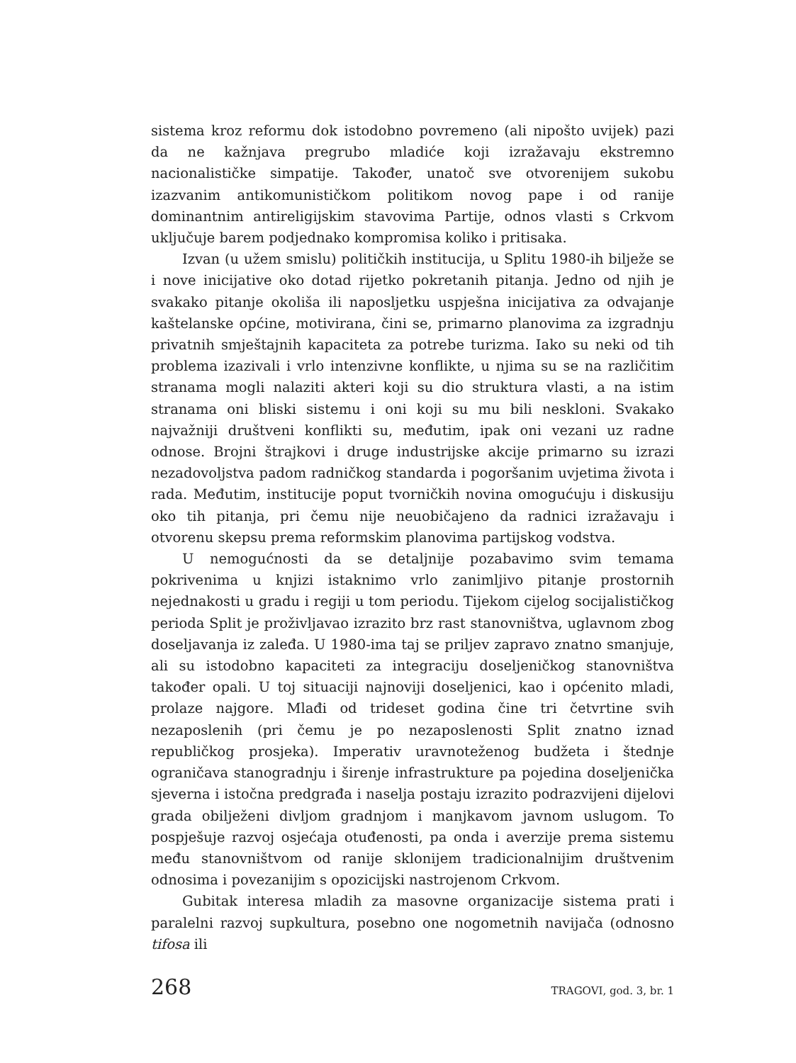sistema kroz reformu dok istodobno povremeno (ali nipošto uvijek) pazi da ne kažnjava pregrubo mladiće koji izražavaju ekstremno nacionalističke simpatije. Također, unatoč sve otvorenijem sukobu izazvanim antikomunističkom politikom novog pape i od ranije dominantnim antireligijskim stavovima Partije, odnos vlasti s Crkvom uključuje barem podjednako kompromisa koliko i pritisaka.
Izvan (u užem smislu) političkih institucija, u Splitu 1980-ih bilježe se i nove inicijative oko dotad rijetko pokretanih pitanja. Jedno od njih je svakako pitanje okoliša ili naposljetku uspješna inicijativa za odvajanje kaštelanske općine, motivirana, čini se, primarno planovima za izgradnju privatnih smještajnih kapaciteta za potrebe turizma. Iako su neki od tih problema izazivali i vrlo intenzivne konflikte, u njima su se na različitim stranama mogli nalaziti akteri koji su dio struktura vlasti, a na istim stranama oni bliski sistemu i oni koji su mu bili neskloni. Svakako najvažniji društveni konflikti su, međutim, ipak oni vezani uz radne odnose. Brojni štrajkovi i druge industrijske akcije primarno su izrazi nezadovoljstva padom radničkog standarda i pogoršanim uvjetima života i rada. Međutim, institucije poput tvorničkih novina omogućuju i diskusiju oko tih pitanja, pri čemu nije neuobičajeno da radnici izražavaju i otvorenu skepsu prema reformskim planovima partijskog vodstva.
U nemogućnosti da se detaljnije pozabavimo svim temama pokrivenima u knjizi istaknimo vrlo zanimljivo pitanje prostornih nejednakosti u gradu i regiji u tom periodu. Tijekom cijelog socijalističkog perioda Split je proživljavao izrazito brz rast stanovništva, uglavnom zbog doseljavanja iz zaleđa. U 1980-ima taj se priljev zapravo znatno smanjuje, ali su istodobno kapaciteti za integraciju doseljeničkog stanovništva također opali. U toj situaciji najnoviji doseljenici, kao i općenito mladi, prolaze najgore. Mlađi od trideset godina čine tri četvrtine svih nezaposlenih (pri čemu je po nezaposlenosti Split znatno iznad republičkog prosjeka). Imperativ uravnoteženog budžeta i štednje ograničava stanogradnju i širenje infrastrukture pa pojedina doseljenička sjeverna i istočna predgrađa i naselja postaju izrazito podrazvijeni dijelovi grada obilježeni divljom gradnjom i manjkavom javnom uslugom. To pospješuje razvoj osjećaja otuđenosti, pa onda i averzije prema sistemu među stanovništvom od ranije sklonijem tradicionalnijim društvenim odnosima i povezanijim s opozicijski nastrojenom Crkvom.
Gubitak interesa mladih za masovne organizacije sistema prati i paralelni razvoj supkultura, posebno one nogometnih navijača (odnosno tifosa ili
268 TRAGOVI, god. 3, br. 1